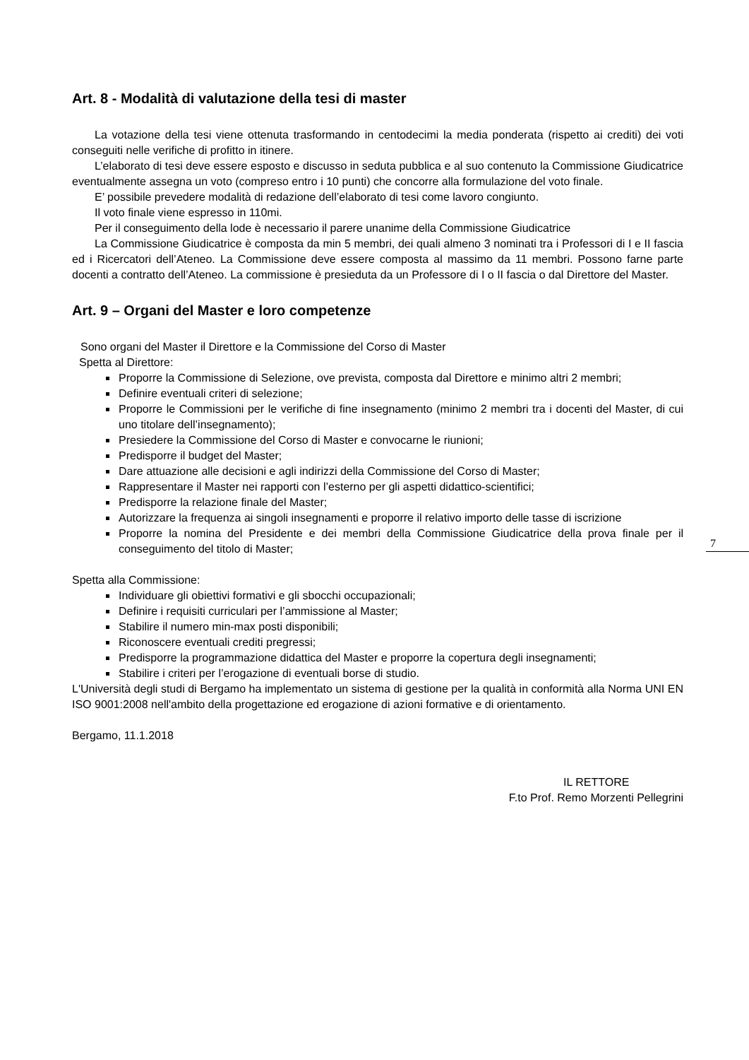7
Art. 8 - Modalità di valutazione della tesi di master
La votazione della tesi viene ottenuta trasformando in centodecimi la media ponderata (rispetto ai crediti) dei voti conseguiti nelle verifiche di profitto in itinere.
L’elaborato di tesi deve essere esposto e discusso in seduta pubblica e al suo contenuto la Commissione Giudicatrice eventualmente assegna un voto (compreso entro i 10 punti) che concorre alla formulazione del voto finale.
E’ possibile prevedere modalità di redazione dell’elaborato di tesi come lavoro congiunto.
Il voto finale viene espresso in 110mi.
Per il conseguimento della lode è necessario il parere unanime della Commissione Giudicatrice
La Commissione Giudicatrice è composta da min 5 membri, dei quali almeno 3 nominati tra i Professori di I e II fascia ed i Ricercatori dell’Ateneo. La Commissione deve essere composta al massimo da 11 membri. Possono farne parte docenti a contratto dell’Ateneo. La commissione è presieduta da un Professore di I o II fascia o dal Direttore del Master.
Art. 9 – Organi del Master e loro competenze
Sono organi del Master il Direttore e la Commissione del Corso di Master
Spetta al Direttore:
Proporre la Commissione di Selezione, ove prevista, composta dal Direttore e minimo altri 2 membri;
Definire eventuali criteri di selezione;
Proporre le Commissioni per le verifiche di fine insegnamento (minimo 2 membri tra i docenti del Master, di cui uno titolare dell’insegnamento);
Presiedere la Commissione del Corso di Master e convocarne le riunioni;
Predisporre il budget del Master;
Dare attuazione alle decisioni e agli indirizzi della Commissione del Corso di Master;
Rappresentare il Master nei rapporti con l’esterno per gli aspetti didattico-scientifici;
Predisporre la relazione finale del Master;
Autorizzare la frequenza ai singoli insegnamenti e proporre il relativo importo delle tasse di iscrizione
Proporre la nomina del Presidente e dei membri della Commissione Giudicatrice della prova finale per il conseguimento del titolo di Master;
Spetta alla Commissione:
Individuare gli obiettivi formativi e gli sbocchi occupazionali;
Definire i requisiti curriculari per l’ammissione al Master;
Stabilire il numero min-max posti disponibili;
Riconoscere eventuali crediti pregressi;
Predisporre la programmazione didattica del Master e proporre la copertura degli insegnamenti;
Stabilire i criteri per l’erogazione di eventuali borse di studio.
L'Università degli studi di Bergamo ha implementato un sistema di gestione per la qualità in conformità alla Norma UNI EN ISO 9001:2008 nell'ambito della progettazione ed erogazione di azioni formative e di orientamento.
Bergamo, 11.1.2018
IL RETTORE
F.to Prof. Remo Morzenti Pellegrini